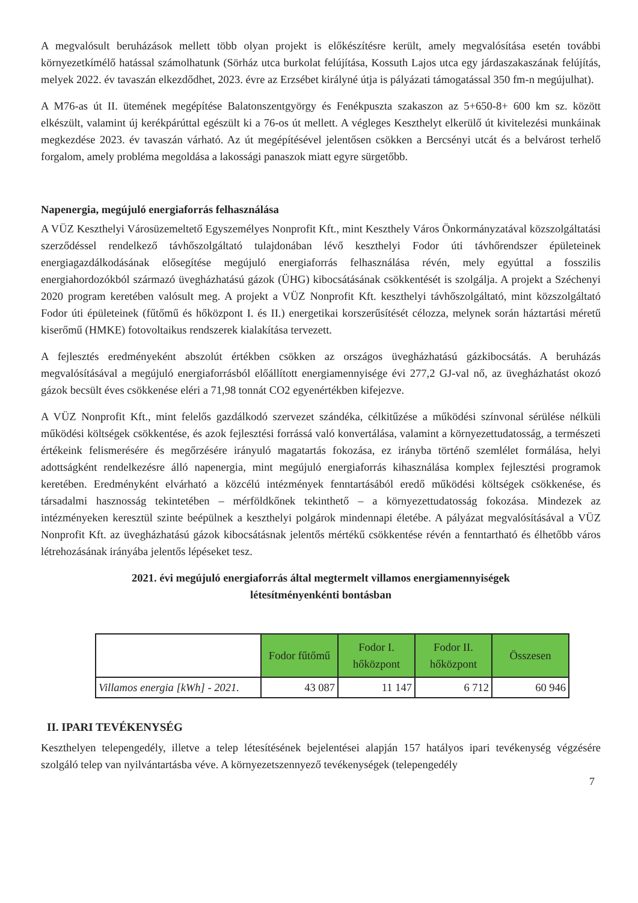A megvalósult beruházások mellett több olyan projekt is előkészítésre került, amely megvalósítása esetén további környezetkímélő hatással számolhatunk (Sörház utca burkolat felújítása, Kossuth Lajos utca egy járdaszakaszának felújítás, melyek 2022. év tavaszán elkezdődhet, 2023. évre az Erzsébet királyné útja is pályázati támogatással 350 fm-n megújulhat).
A M76-as út II. ütemének megépítése Balatonszentgyörgy és Fenékpuszta szakaszon az 5+650-8+ 600 km sz. között elkészült, valamint új kerékpárúttal egészült ki a 76-os út mellett. A végleges Keszthelyt elkerülő út kivitelezési munkáinak megkezdése 2023. év tavaszán várható. Az út megépítésével jelentősen csökken a Bercsényi utcát és a belvárost terhelő forgalom, amely probléma megoldása a lakossági panaszok miatt egyre sürgetőbb.
Napenergia, megújuló energiaforrás felhasználása
A VÜZ Keszthelyi Városüzemeltető Egyszemélyes Nonprofit Kft., mint Keszthely Város Önkormányzatával közszolgáltatási szerződéssel rendelkező távhőszolgáltató tulajdonában lévő keszthelyi Fodor úti távhőrendszer épületeinek energiagazdálkodásának elősegítése megújuló energiaforrás felhasználása révén, mely egyúttal a fosszilis energiahordozókból származó üvegházhatású gázok (ÜHG) kibocsátásának csökkentését is szolgálja. A projekt a Széchenyi 2020 program keretében valósult meg. A projekt a VÜZ Nonprofit Kft. keszthelyi távhőszolgáltató, mint közszolgáltató Fodor úti épületeinek (fűtőmű és hőközpont I. és II.) energetikai korszerűsítését célozza, melynek során háztartási méretű kiserőmű (HMKE) fotovoltaikus rendszerek kialakítása tervezett.
A fejlesztés eredményeként abszolút értékben csökken az országos üvegházhatású gázkibocsátás. A beruházás megvalósításával a megújuló energiaforrásból előállított energiamennyisége évi 277,2 GJ-val nő, az üvegházhatást okozó gázok becsült éves csökkenése eléri a 71,98 tonnát CO2 egyenértékben kifejezve.
A VÜZ Nonprofit Kft., mint felelős gazdálkodó szervezet szándéka, célkitűzése a működési színvonal sérülése nélküli működési költségek csökkentése, és azok fejlesztési forrássá való konvertálása, valamint a környezettudatosság, a természeti értékeink felismerésére és megőrzésére irányuló magatartás fokozása, ez irányba történő szemlélet formálása, helyi adottságként rendelkezésre álló napenergia, mint megújuló energiaforrás kihasználása komplex fejlesztési programok keretében. Eredményként elvárható a közcélú intézmények fenntartásából eredő működési költségek csökkenése, és társadalmi hasznosság tekintetében – mérföldkőnek tekinthető – a környezettudatosság fokozása. Mindezek az intézményeken keresztül szinte beépülnek a keszthelyi polgárok mindennapi életébe. A pályázat megvalósításával a VÜZ Nonprofit Kft. az üvegházhatású gázok kibocsátásnak jelentős mértékű csökkentése révén a fenntartható és élhetőbb város létrehozásának irányába jelentős lépéseket tesz.
2021. évi megújuló energiaforrás által megtermelt villamos energiamennyiségek
létesítményenkénti bontásban
| | Fodor fűtőmű | Fodor I. hőközpont | Fodor II. hőközpont | Összesen |
| Villamos energia [kWh] - 2021. | 43 087 | 11 147 | 6 712 | 60 946 |
II. IPARI TEVÉKENYSÉG
Keszthelyen telepengedély, illetve a telep létesítésének bejelentései alapján 157 hatályos ipari tevékenység végzésére szolgáló telep van nyilvántartásba véve. A környezetszennyező tevékenységek (telepengedély
7